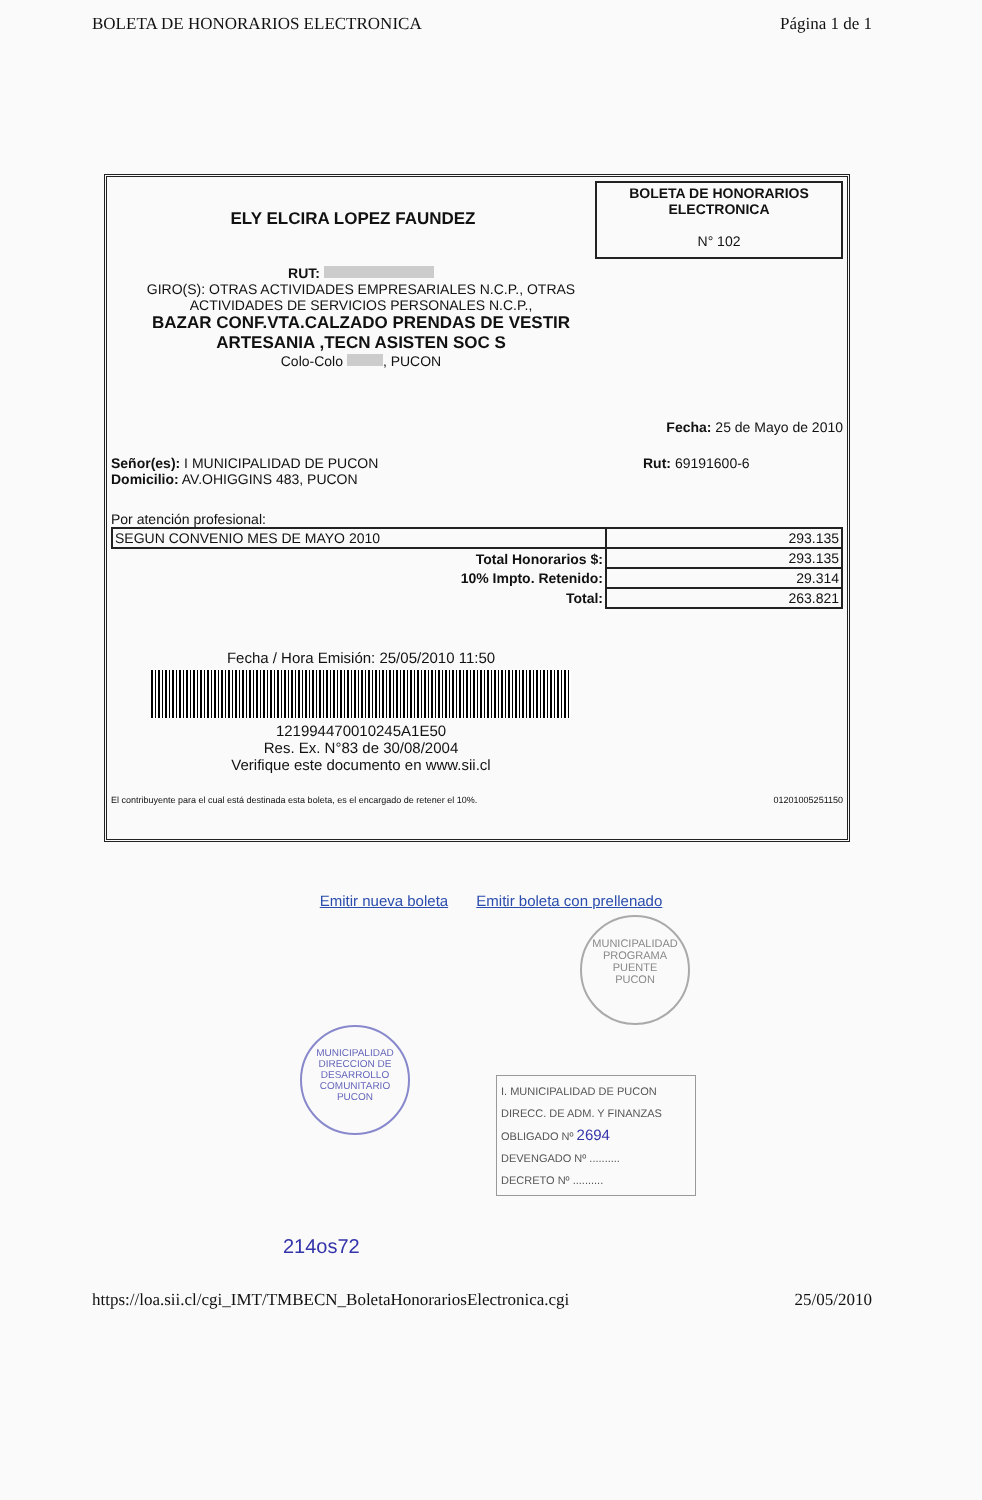BOLETA DE HONORARIOS ELECTRONICA Página 1 de 1
ELY ELCIRA LOPEZ FAUNDEZ
BOLETA DE HONORARIOS ELECTRONICA
N° 102
RUT:
GIRO(S): OTRAS ACTIVIDADES EMPRESARIALES N.C.P., OTRAS ACTIVIDADES DE SERVICIOS PERSONALES N.C.P.,
BAZAR CONF.VTA.CALZADO PRENDAS DE VESTIR ARTESANIA ,TECN ASISTEN SOC S
Colo-Colo , PUCON
Fecha: 25 de Mayo de 2010
Señor(es): I MUNICIPALIDAD DE PUCON
Domicilio: AV.OHIGGINS 483, PUCON
Rut: 69191600-6
Por atención profesional:
| SEGUN CONVENIO MES DE MAYO 2010 | 293.135 |
| Total Honorarios $: | 293.135 |
| 10% Impto. Retenido: | 29.314 |
| Total: | 263.821 |
Fecha / Hora Emisión: 25/05/2010 11:50
121994470010245A1E50
Res. Ex. N°83 de 30/08/2004
Verifique este documento en www.sii.cl
El contribuyente para el cual está destinada esta boleta, es el encargado de retener el 10%. 01201005251150
Emitir nueva boleta Emitir boleta con prellenado
MUNICIPALIDAD
DIRECCION DE DESARROLLO COMUNITARIO
PUCON
MUNICIPALIDAD
PROGRAMA PUENTE
PUCON
I. MUNICIPALIDAD DE PUCON
DIRECC. DE ADM. Y FINANZAS
OBLIGADO Nº 2694
DEVENGADO Nº ..........
DECRETO Nº ..........
214os72
https://loa.sii.cl/cgi_IMT/TMBECN_BoletaHonorariosElectronica.cgi 25/05/2010